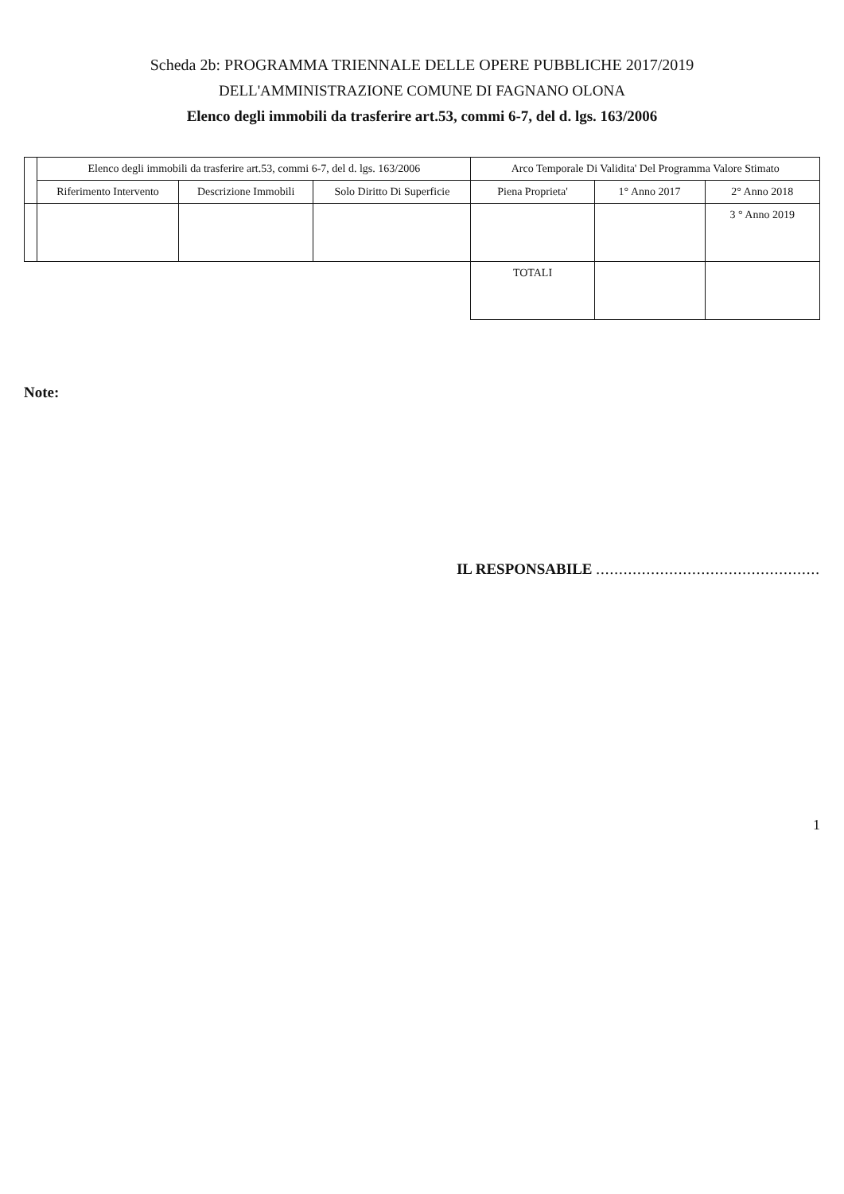Scheda 2b: PROGRAMMA TRIENNALE DELLE OPERE PUBBLICHE 2017/2019
DELL'AMMINISTRAZIONE COMUNE DI FAGNANO OLONA
Elenco degli immobili da trasferire art.53, commi 6-7, del d. lgs. 163/2006
| | Elenco degli immobili da trasferire art.53, commi 6-7, del d. lgs. 163/2006 | | | Arco Temporale Di Validita' Del Programma Valore Stimato | | |
| --- | --- | --- | --- | --- | --- | --- |
| | Riferimento Intervento | Descrizione Immobili | Solo Diritto Di Superficie | Piena Proprieta' | 1° Anno 2017 | 2° Anno 2018 |
| | | | | | | 3 ° Anno 2019 |
| | | | | TOTALI | | |
Note:
IL RESPONSABILE .................................................
1